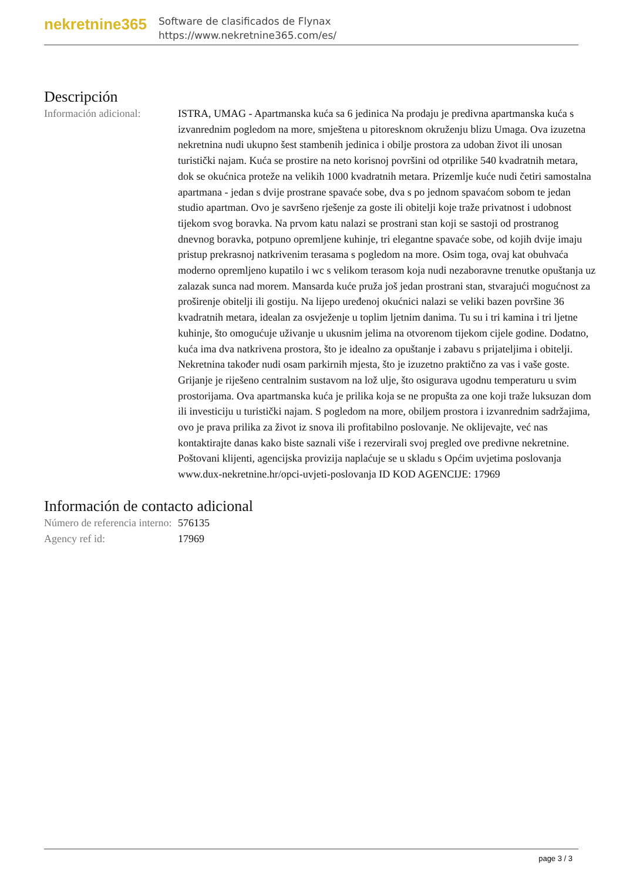nekretnine365
Software de clasificados de Flynax
https://www.nekretnine365.com/es/
Descripción
| Información adicional: | ISTRA, UMAG - Apartmanska kuća sa 6 jedinica Na prodaju je predivna apartmanska kuća s izvanrednim pogledom na more, smještena u pitoresknom okruženju blizu Umaga. Ova izuzetna nekretnina nudi ukupno šest stambenih jedinica i obilje prostora za udoban život ili unosan turistički najam. Kuća se prostire na neto korisnoj površini od otprilike 540 kvadratnih metara, dok se okućnica proteže na velikih 1000 kvadratnih metara. Prizemlje kuće nudi četiri samostalna apartmana - jedan s dvije prostrane spavaće sobe, dva s po jednom spavaćom sobom te jedan studio apartman. Ovo je savršeno rješenje za goste ili obitelji koje traže privatnost i udobnost tijekom svog boravka. Na prvom katu nalazi se prostrani stan koji se sastoji od prostranog dnevnog boravka, potpuno opremljene kuhinje, tri elegantne spavaće sobe, od kojih dvije imaju pristup prekrasnoj natkrivenim terasama s pogledom na more. Osim toga, ovaj kat obuhvaća moderno opremljeno kupatilo i wc s velikom terasom koja nudi nezaboravne trenutke opuštanja uz zalazak sunca nad morem. Mansarda kuće pruža još jedan prostrani stan, stvarajući mogućnost za proširenje obitelji ili gostiju. Na lijepo uređenoj okućnici nalazi se veliki bazen površine 36 kvadratnih metara, idealan za osvježenje u toplim ljetnim danima. Tu su i tri kamina i tri ljetne kuhinje, što omogućuje uživanje u ukusnim jelima na otvorenom tijekom cijele godine. Dodatno, kuća ima dva natkrivena prostora, što je idealno za opuštanje i zabavu s prijateljima i obitelji. Nekretnina također nudi osam parkirnih mjesta, što je izuzetno praktično za vas i vaše goste. Grijanje je riješeno centralnim sustavom na lož ulje, što osigurava ugodnu temperaturu u svim prostorijama. Ova apartmanska kuća je prilika koja se ne propušta za one koji traže luksuzan dom ili investiciju u turistički najam. S pogledom na more, obiljem prostora i izvanrednim sadržajima, ovo je prava prilika za život iz snova ili profitabilno poslovanje. Ne oklijevajte, već nas kontaktirajte danas kako biste saznali više i rezervirali svoj pregled ove predivne nekretnine. Poštovani klijenti, agencijska provizija naplaćuje se u skladu s Općim uvjetima poslovanja www.dux-nekretnine.hr/opci-uvjeti-poslovanja ID KOD AGENCIJE: 17969 |
Información de contacto adicional
| Número de referencia interno: | 576135 |
| Agency ref id: | 17969 |
page 3 / 3